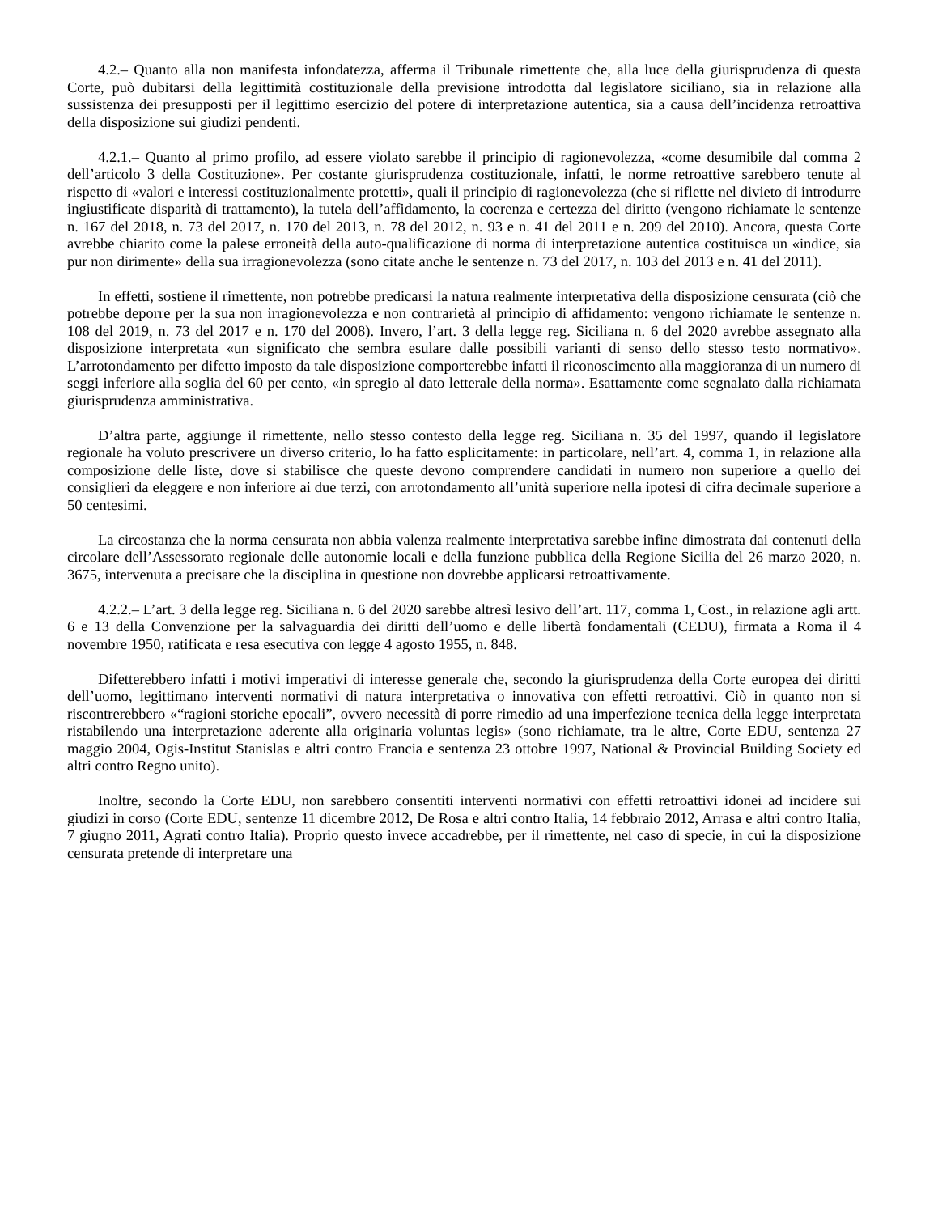4.2.– Quanto alla non manifesta infondatezza, afferma il Tribunale rimettente che, alla luce della giurisprudenza di questa Corte, può dubitarsi della legittimità costituzionale della previsione introdotta dal legislatore siciliano, sia in relazione alla sussistenza dei presupposti per il legittimo esercizio del potere di interpretazione autentica, sia a causa dell’incidenza retroattiva della disposizione sui giudizi pendenti.
4.2.1.– Quanto al primo profilo, ad essere violato sarebbe il principio di ragionevolezza, «come desumibile dal comma 2 dell’articolo 3 della Costituzione». Per costante giurisprudenza costituzionale, infatti, le norme retroattive sarebbero tenute al rispetto di «valori e interessi costituzionalmente protetti», quali il principio di ragionevolezza (che si riflette nel divieto di introdurre ingiustificate disparità di trattamento), la tutela dell’affidamento, la coerenza e certezza del diritto (vengono richiamate le sentenze n. 167 del 2018, n. 73 del 2017, n. 170 del 2013, n. 78 del 2012, n. 93 e n. 41 del 2011 e n. 209 del 2010). Ancora, questa Corte avrebbe chiarito come la palese erroneità della auto-qualificazione di norma di interpretazione autentica costituisca un «indice, sia pur non dirimente» della sua irragionevolezza (sono citate anche le sentenze n. 73 del 2017, n. 103 del 2013 e n. 41 del 2011).
In effetti, sostiene il rimettente, non potrebbe predicarsi la natura realmente interpretativa della disposizione censurata (ciò che potrebbe deporre per la sua non irragionevolezza e non contrarietà al principio di affidamento: vengono richiamate le sentenze n. 108 del 2019, n. 73 del 2017 e n. 170 del 2008). Invero, l’art. 3 della legge reg. Siciliana n. 6 del 2020 avrebbe assegnato alla disposizione interpretata «un significato che sembra esulare dalle possibili varianti di senso dello stesso testo normativo». L’arrotondamento per difetto imposto da tale disposizione comporterebbe infatti il riconoscimento alla maggioranza di un numero di seggi inferiore alla soglia del 60 per cento, «in spregio al dato letterale della norma». Esattamente come segnalato dalla richiamata giurisprudenza amministrativa.
D’altra parte, aggiunge il rimettente, nello stesso contesto della legge reg. Siciliana n. 35 del 1997, quando il legislatore regionale ha voluto prescrivere un diverso criterio, lo ha fatto esplicitamente: in particolare, nell’art. 4, comma 1, in relazione alla composizione delle liste, dove si stabilisce che queste devono comprendere candidati in numero non superiore a quello dei consiglieri da eleggere e non inferiore ai due terzi, con arrotondamento all’unità superiore nella ipotesi di cifra decimale superiore a 50 centesimi.
La circostanza che la norma censurata non abbia valenza realmente interpretativa sarebbe infine dimostrata dai contenuti della circolare dell’Assessorato regionale delle autonomie locali e della funzione pubblica della Regione Sicilia del 26 marzo 2020, n. 3675, intervenuta a precisare che la disciplina in questione non dovrebbe applicarsi retroattivamente.
4.2.2.– L’art. 3 della legge reg. Siciliana n. 6 del 2020 sarebbe altresì lesivo dell’art. 117, comma 1, Cost., in relazione agli artt. 6 e 13 della Convenzione per la salvaguardia dei diritti dell’uomo e delle libertà fondamentali (CEDU), firmata a Roma il 4 novembre 1950, ratificata e resa esecutiva con legge 4 agosto 1955, n. 848.
Difetterebbero infatti i motivi imperativi di interesse generale che, secondo la giurisprudenza della Corte europea dei diritti dell’uomo, legittimano interventi normativi di natura interpretativa o innovativa con effetti retroattivi. Ciò in quanto non si riscontrerebbero «“ragioni storiche epocali”, ovvero necessità di porre rimedio ad una imperfezione tecnica della legge interpretata ristabilendo una interpretazione aderente alla originaria voluntas legis» (sono richiamate, tra le altre, Corte EDU, sentenza 27 maggio 2004, Ogis-Institut Stanislas e altri contro Francia e sentenza 23 ottobre 1997, National & Provincial Building Society ed altri contro Regno unito).
Inoltre, secondo la Corte EDU, non sarebbero consentiti interventi normativi con effetti retroattivi idonei ad incidere sui giudizi in corso (Corte EDU, sentenze 11 dicembre 2012, De Rosa e altri contro Italia, 14 febbraio 2012, Arrasa e altri contro Italia, 7 giugno 2011, Agrati contro Italia). Proprio questo invece accadrebbe, per il rimettente, nel caso di specie, in cui la disposizione censurata pretende di interpretare una